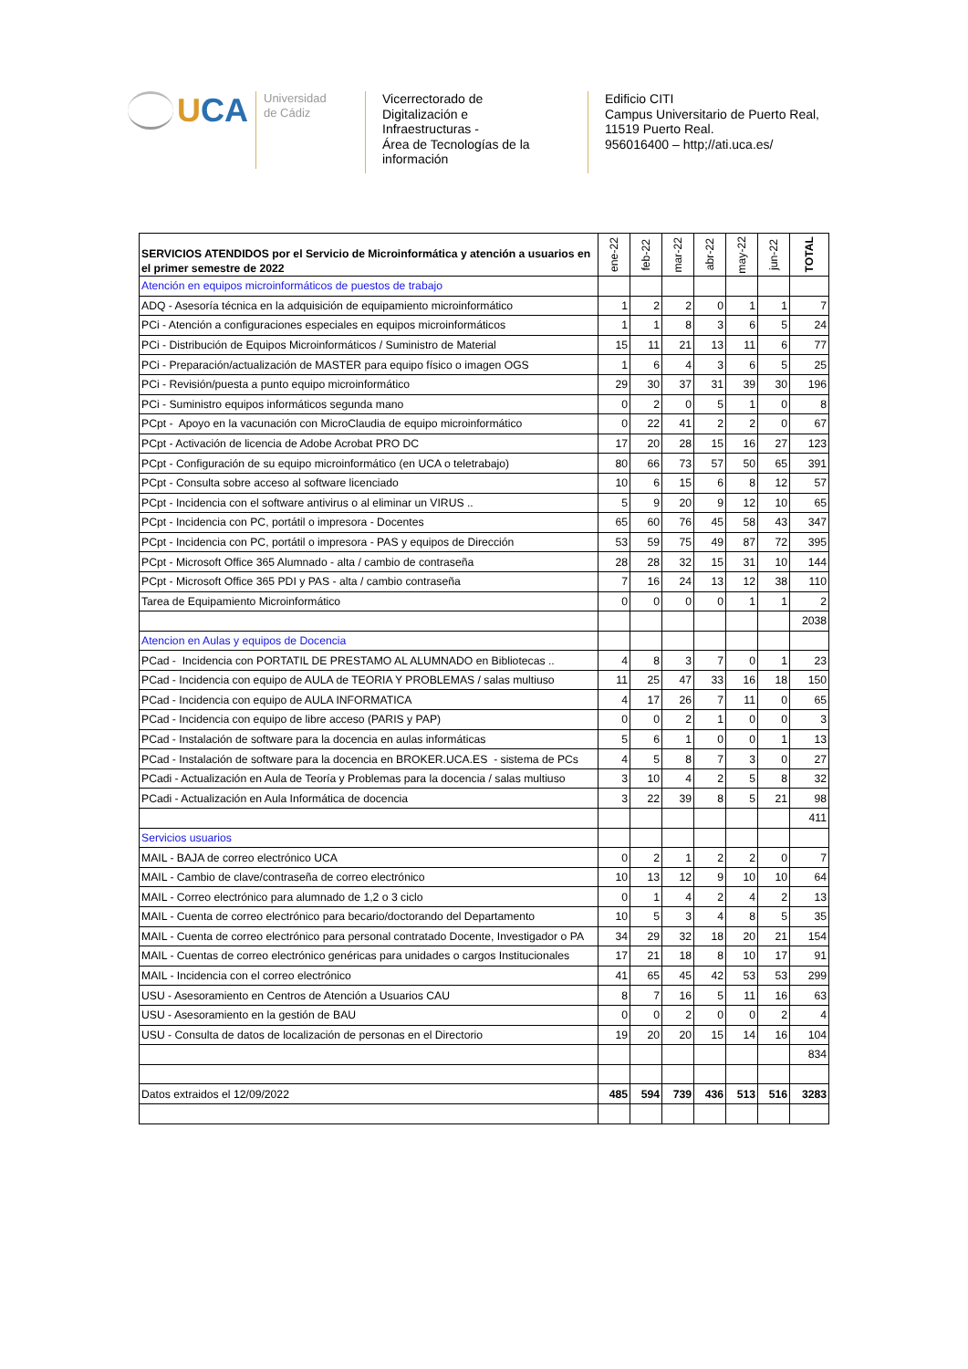UCA
Universidad
de Cádiz
Vicerrectorado de
Digitalización e
Infraestructuras -
Área de Tecnologías de la
información
Edificio CITI
Campus Universitario de Puerto Real,
11519 Puerto Real.
956016400 – http;//ati.uca.es/
| SERVICIOS ATENDIDOS por el Servicio de Microinformática y atención a usuarios en el primer semestre de 2022 | ene-22 | feb-22 | mar-22 | abr-22 | may-22 | jun-22 | TOTAL |
| --- | --- | --- | --- | --- | --- | --- | --- |
| Atención en equipos microinformáticos de puestos de trabajo | | | | | | | |
| ADQ - Asesoría técnica en la adquisición de equipamiento microinformático | 1 | 2 | 2 | 0 | 1 | 1 | 7 |
| PCi - Atención a configuraciones especiales en equipos microinformáticos | 1 | 1 | 8 | 3 | 6 | 5 | 24 |
| PCi - Distribución de Equipos Microinformáticos / Suministro de Material | 15 | 11 | 21 | 13 | 11 | 6 | 77 |
| PCi - Preparación/actualización de MASTER para equipo físico o imagen OGS | 1 | 6 | 4 | 3 | 6 | 5 | 25 |
| PCi - Revisión/puesta a punto equipo microinformático | 29 | 30 | 37 | 31 | 39 | 30 | 196 |
| PCi - Suministro equipos informáticos segunda mano | 0 | 2 | 0 | 5 | 1 | 0 | 8 |
| PCpt - Apoyo en la vacunación con MicroClaudia de equipo microinformático | 0 | 22 | 41 | 2 | 2 | 0 | 67 |
| PCpt - Activación de licencia de Adobe Acrobat PRO DC | 17 | 20 | 28 | 15 | 16 | 27 | 123 |
| PCpt - Configuración de su equipo microinformático (en UCA o teletrabajo) | 80 | 66 | 73 | 57 | 50 | 65 | 391 |
| PCpt - Consulta sobre acceso al software licenciado | 10 | 6 | 15 | 6 | 8 | 12 | 57 |
| PCpt - Incidencia con el software antivirus o al eliminar un VIRUS .. | 5 | 9 | 20 | 9 | 12 | 10 | 65 |
| PCpt - Incidencia con PC, portátil o impresora - Docentes | 65 | 60 | 76 | 45 | 58 | 43 | 347 |
| PCpt - Incidencia con PC, portátil o impresora - PAS y equipos de Dirección | 53 | 59 | 75 | 49 | 87 | 72 | 395 |
| PCpt - Microsoft Office 365 Alumnado - alta / cambio de contraseña | 28 | 28 | 32 | 15 | 31 | 10 | 144 |
| PCpt - Microsoft Office 365 PDI y PAS - alta / cambio contraseña | 7 | 16 | 24 | 13 | 12 | 38 | 110 |
| Tarea de Equipamiento Microinformático | 0 | 0 | 0 | 0 | 1 | 1 | 2 |
| | | | | | | | 2038 |
| Atencion en Aulas y equipos de Docencia | | | | | | | |
| PCad - Incidencia con PORTATIL DE PRESTAMO AL ALUMNADO en Bibliotecas .. | 4 | 8 | 3 | 7 | 0 | 1 | 23 |
| PCad - Incidencia con equipo de AULA de TEORIA Y PROBLEMAS / salas multiuso | 11 | 25 | 47 | 33 | 16 | 18 | 150 |
| PCad - Incidencia con equipo de AULA INFORMATICA | 4 | 17 | 26 | 7 | 11 | 0 | 65 |
| PCad - Incidencia con equipo de libre acceso (PARIS y PAP) | 0 | 0 | 2 | 1 | 0 | 0 | 3 |
| PCad - Instalación de software para la docencia en aulas informáticas | 5 | 6 | 1 | 0 | 0 | 1 | 13 |
| PCad - Instalación de software para la docencia en BROKER.UCA.ES - sistema de PCs | 4 | 5 | 8 | 7 | 3 | 0 | 27 |
| PCadi - Actualización en Aula de Teoría y Problemas para la docencia / salas multiuso | 3 | 10 | 4 | 2 | 5 | 8 | 32 |
| PCadi - Actualización en Aula Informática de docencia | 3 | 22 | 39 | 8 | 5 | 21 | 98 |
| | | | | | | | 411 |
| Servicios usuarios | | | | | | | |
| MAIL - BAJA de correo electrónico UCA | 0 | 2 | 1 | 2 | 2 | 0 | 7 |
| MAIL - Cambio de clave/contraseña de correo electrónico | 10 | 13 | 12 | 9 | 10 | 10 | 64 |
| MAIL - Correo electrónico para alumnado de 1,2 o 3 ciclo | 0 | 1 | 4 | 2 | 4 | 2 | 13 |
| MAIL - Cuenta de correo electrónico para becario/doctorando del Departamento | 10 | 5 | 3 | 4 | 8 | 5 | 35 |
| MAIL - Cuenta de correo electrónico para personal contratado Docente, Investigador o PA | 34 | 29 | 32 | 18 | 20 | 21 | 154 |
| MAIL - Cuentas de correo electrónico genéricas para unidades o cargos Institucionales | 17 | 21 | 18 | 8 | 10 | 17 | 91 |
| MAIL - Incidencia con el correo electrónico | 41 | 65 | 45 | 42 | 53 | 53 | 299 |
| USU - Asesoramiento en Centros de Atención a Usuarios CAU | 8 | 7 | 16 | 5 | 11 | 16 | 63 |
| USU - Asesoramiento en la gestión de BAU | 0 | 0 | 2 | 0 | 0 | 2 | 4 |
| USU - Consulta de datos de localización de personas en el Directorio | 19 | 20 | 20 | 15 | 14 | 16 | 104 |
| | | | | | | | 834 |
| Datos extraidos el 12/09/2022 | 485 | 594 | 739 | 436 | 513 | 516 | 3283 |